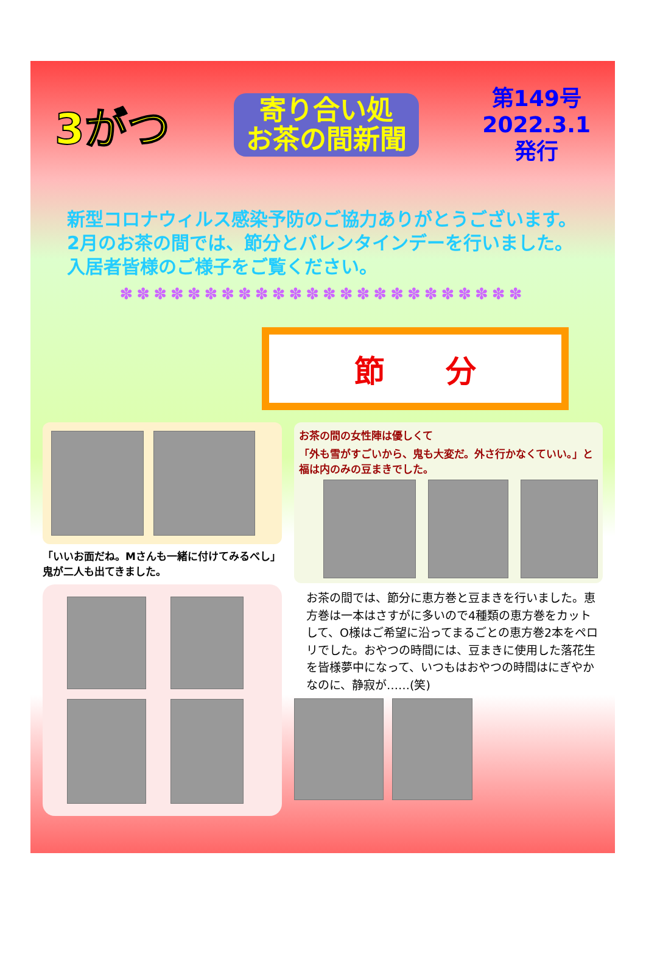3がつ
寄り合い処
お茶の間新聞
第149号
2022.3.1
発行
新型コロナウィルス感染予防のご協力ありがとうございます。
2月のお茶の間では、節分とバレンタインデーを行いました。
入居者皆様のご様子をご覧ください。
✽✽✽✽✽✽✽✽✽✽✽✽✽✽✽✽✽✽✽✽✽✽✽✽
節　　分
「いいお面だね。Mさんも一緒に付けてみるべし」
鬼が二人も出てきました。
お茶の間の女性陣は優しくて
「外も雪がすごいから、鬼も大変だ。外さ行かなくていい。」と福は内のみの豆まきでした。
お茶の間では、節分に恵方巻と豆まきを行いました。恵方巻は一本はさすがに多いので4種類の恵方巻をカットして、O様はご希望に沿ってまるごとの恵方巻2本をペロリでした。おやつの時間には、豆まきに使用した落花生を皆様夢中になって、いつもはおやつの時間はにぎやかなのに、静寂が……(笑)